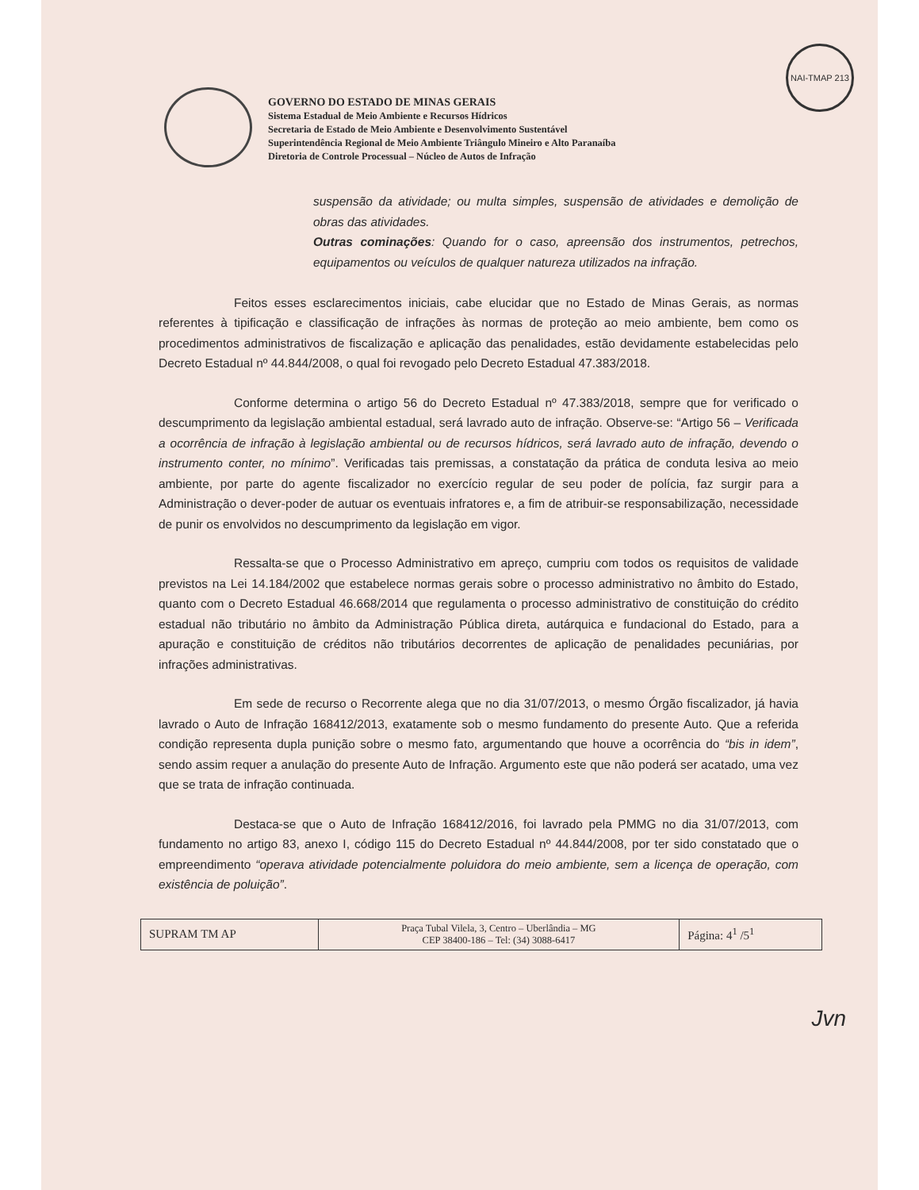NAI-TMAP 213
GOVERNO DO ESTADO DE MINAS GERAIS
Sistema Estadual de Meio Ambiente e Recursos Hídricos
Secretaria de Estado de Meio Ambiente e Desenvolvimento Sustentável
Superintendência Regional de Meio Ambiente Triângulo Mineiro e Alto Paranaíba
Diretoria de Controle Processual – Núcleo de Autos de Infração
suspensão da atividade; ou multa simples, suspensão de atividades e demolição de obras das atividades.
Outras cominações: Quando for o caso, apreensão dos instrumentos, petrechos, equipamentos ou veículos de qualquer natureza utilizados na infração.
Feitos esses esclarecimentos iniciais, cabe elucidar que no Estado de Minas Gerais, as normas referentes à tipificação e classificação de infrações às normas de proteção ao meio ambiente, bem como os procedimentos administrativos de fiscalização e aplicação das penalidades, estão devidamente estabelecidas pelo Decreto Estadual nº 44.844/2008, o qual foi revogado pelo Decreto Estadual 47.383/2018.
Conforme determina o artigo 56 do Decreto Estadual nº 47.383/2018, sempre que for verificado o descumprimento da legislação ambiental estadual, será lavrado auto de infração. Observe-se: “Artigo 56 – Verificada a ocorrência de infração à legislação ambiental ou de recursos hídricos, será lavrado auto de infração, devendo o instrumento conter, no mínimo”. Verificadas tais premissas, a constatação da prática de conduta lesiva ao meio ambiente, por parte do agente fiscalizador no exercício regular de seu poder de polícia, faz surgir para a Administração o dever-poder de autuar os eventuais infratores e, a fim de atribuir-se responsabilização, necessidade de punir os envolvidos no descumprimento da legislação em vigor.
Ressalta-se que o Processo Administrativo em apreço, cumpriu com todos os requisitos de validade previstos na Lei 14.184/2002 que estabelece normas gerais sobre o processo administrativo no âmbito do Estado, quanto com o Decreto Estadual 46.668/2014 que regulamenta o processo administrativo de constituição do crédito estadual não tributário no âmbito da Administração Pública direta, autárquica e fundacional do Estado, para a apuração e constituição de créditos não tributários decorrentes de aplicação de penalidades pecuniárias, por infrações administrativas.
Em sede de recurso o Recorrente alega que no dia 31/07/2013, o mesmo Órgão fiscalizador, já havia lavrado o Auto de Infração 168412/2013, exatamente sob o mesmo fundamento do presente Auto. Que a referida condição representa dupla punição sobre o mesmo fato, argumentando que houve a ocorrência do “bis in idem”, sendo assim requer a anulação do presente Auto de Infração. Argumento este que não poderá ser acatado, uma vez que se trata de infração continuada.
Destaca-se que o Auto de Infração 168412/2016, foi lavrado pela PMMG no dia 31/07/2013, com fundamento no artigo 83, anexo I, código 115 do Decreto Estadual nº 44.844/2008, por ter sido constatado que o empreendimento “operava atividade potencialmente poluidora do meio ambiente, sem a licença de operação, com existência de poluição”.
| SUPRAM TM AP | Praça Tubal Vilela, 3, Centro – Uberlândia – MG CEP 38400-186 – Tel: (34) 3088-6417 | Página: 4<sup>1</sup> /5<sup>1</sup> |
Jvn